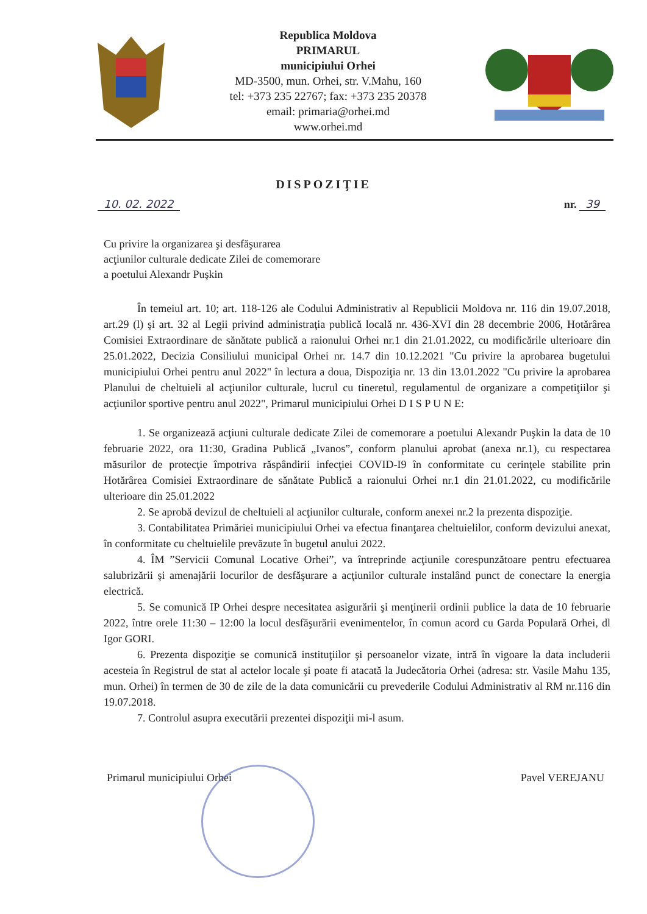Republica Moldova
PRIMARUL
municipiului Orhei
MD-3500, mun. Orhei, str. V.Mahu, 160
tel: +373 235 22767; fax: +373 235 20378
email: primaria@orhei.md
www.orhei.md
DISPOZIŢIE
10. 02. 2022 nr. 39
Cu privire la organizarea şi desfăşurarea
acţiunilor culturale dedicate Zilei de comemorare
a poetului Alexandr Puşkin
În temeiul art. 10; art. 118-126 ale Codului Administrativ al Republicii Moldova nr. 116 din 19.07.2018, art.29 (l) şi art. 32 al Legii privind administraţia publică locală nr. 436-XVI din 28 decembrie 2006, Hotărârea Comisiei Extraordinare de sănătate publică a raionului Orhei nr.1 din 21.01.2022, cu modificările ulterioare din 25.01.2022, Decizia Consiliului municipal Orhei nr. 14.7 din 10.12.2021 "Cu privire la aprobarea bugetului municipiului Orhei pentru anul 2022" în lectura a doua, Dispoziţia nr. 13 din 13.01.2022 "Cu privire la aprobarea Planului de cheltuieli al acţiunilor culturale, lucrul cu tineretul, regulamentul de organizare a competiţiilor şi acţiunilor sportive pentru anul 2022", Primarul municipiului Orhei D I S P U N E:
1. Se organizează acţiuni culturale dedicate Zilei de comemorare a poetului Alexandr Puşkin la data de 10 februarie 2022, ora 11:30, Gradina Publică „Ivanos”, conform planului aprobat (anexa nr.1), cu respectarea măsurilor de protecţie împotriva răspândirii infecţiei COVID-I9 în conformitate cu cerinţele stabilite prin Hotărârea Comisiei Extraordinare de sănătate Publică a raionului Orhei nr.1 din 21.01.2022, cu modificările ulterioare din 25.01.2022
2. Se aprobă devizul de cheltuieli al acţiunilor culturale, conform anexei nr.2 la prezenta dispoziţie.
3. Contabilitatea Primăriei municipiului Orhei va efectua finanţarea cheltuielilor, conform devizului anexat, în conformitate cu cheltuielile prevăzute în bugetul anului 2022.
4. ÎM ”Servicii Comunal Locative Orhei”, va întreprinde acţiunile corespunzătoare pentru efectuarea salubrizării şi amenajării locurilor de desfăşurare a acţiunilor culturale instalând punct de conectare la energia electrică.
5. Se comunică IP Orhei despre necesitatea asigurării şi menţinerii ordinii publice la data de 10 februarie 2022, între orele 11:30 – 12:00 la locul desfăşurării evenimentelor, în comun acord cu Garda Populară Orhei, dl Igor GORI.
6. Prezenta dispoziţie se comunică instituţiilor şi persoanelor vizate, intră în vigoare la data includerii acesteia în Registrul de stat al actelor locale şi poate fi atacată la Judecătoria Orhei (adresa: str. Vasile Mahu 135, mun. Orhei) în termen de 30 de zile de la data comunicării cu prevederile Codului Administrativ al RM nr.116 din 19.07.2018.
7. Controlul asupra executării prezentei dispoziţii mi-l asum.
Primarul municipiului Orhei Pavel VEREJANU